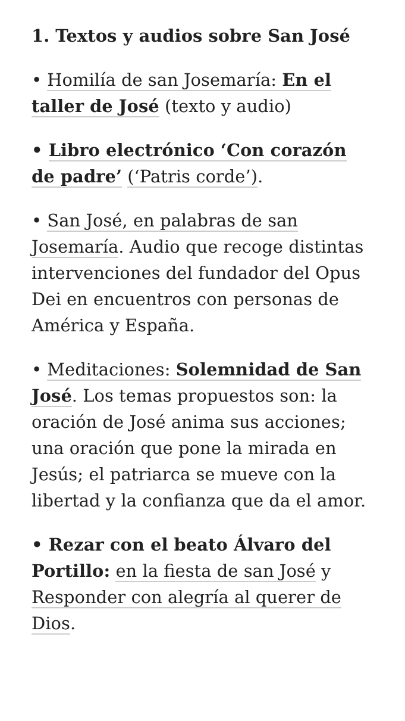1. Textos y audios sobre San José
• Homilía de san Josemaría: En el taller de José (texto y audio)
• Libro electrónico ‘Con corazón de padre’ (‘Patris corde’).
• San José, en palabras de san Josemaría. Audio que recoge distintas intervenciones del fundador del Opus Dei en encuentros con personas de América y España.
• Meditaciones: Solemnidad de San José. Los temas propuestos son: la oración de José anima sus acciones; una oración que pone la mirada en Jesús; el patriarca se mueve con la libertad y la confianza que da el amor.
• Rezar con el beato Álvaro del Portillo: en la fiesta de san José y Responder con alegría al querer de Dios.